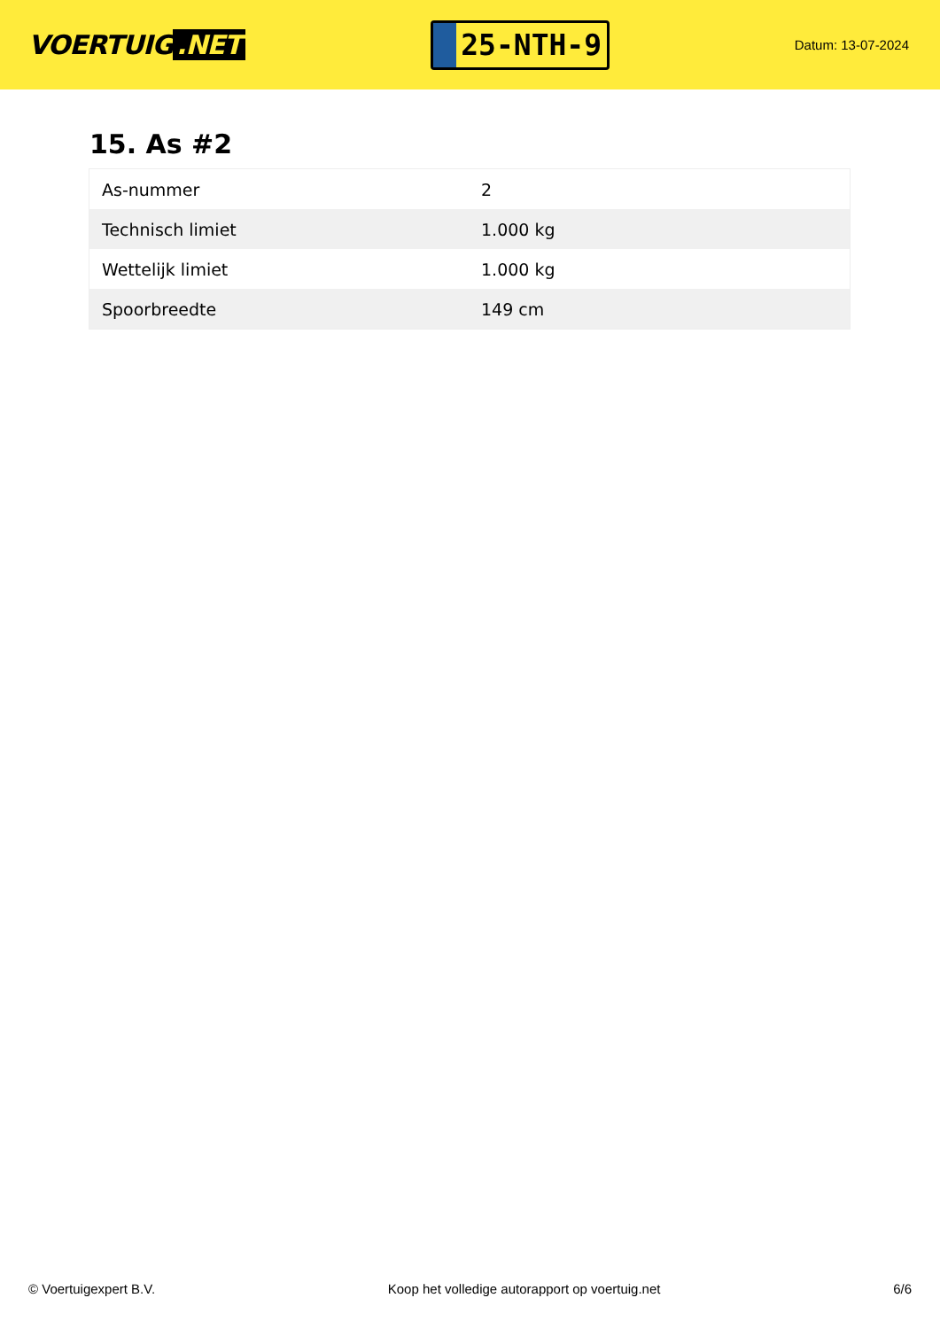VOERTUIG.NET
25-NTH-9
Datum: 13-07-2024
15. As #2
| As-nummer | 2 |
| Technisch limiet | 1.000 kg |
| Wettelijk limiet | 1.000 kg |
| Spoorbreedte | 149 cm |
© Voertuigexpert B.V. Koop het volledige autorapport op voertuig.net 6/6